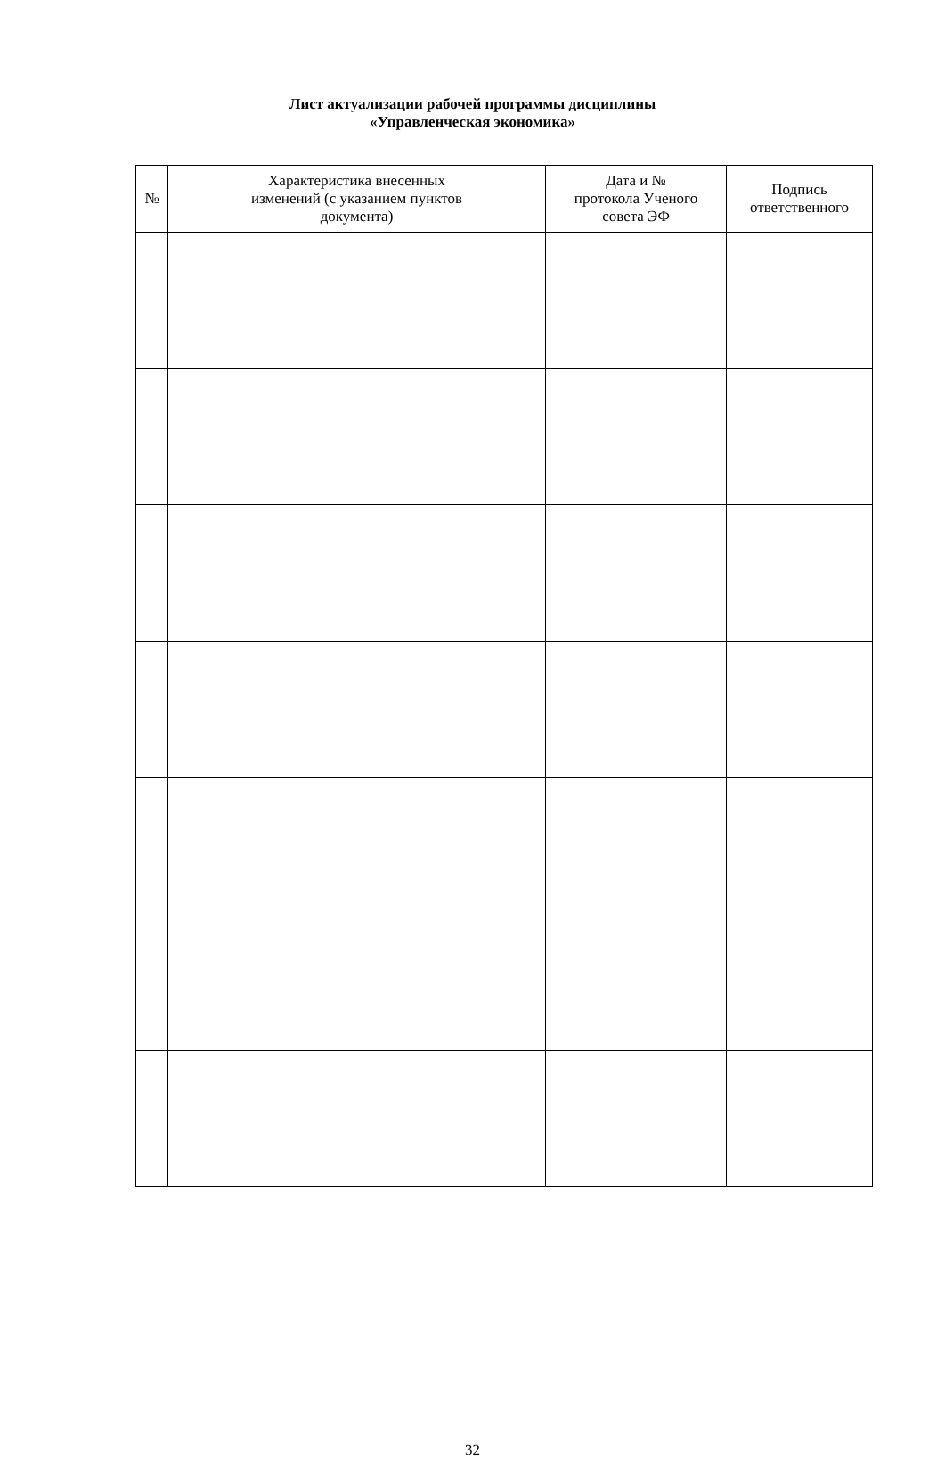Лист актуализации рабочей программы дисциплины
«Управленческая экономика»
| № | Характеристика внесенных изменений (с указанием пунктов документа) | Дата и № протокола Ученого совета ЭФ | Подпись ответственного |
| --- | --- | --- | --- |
32